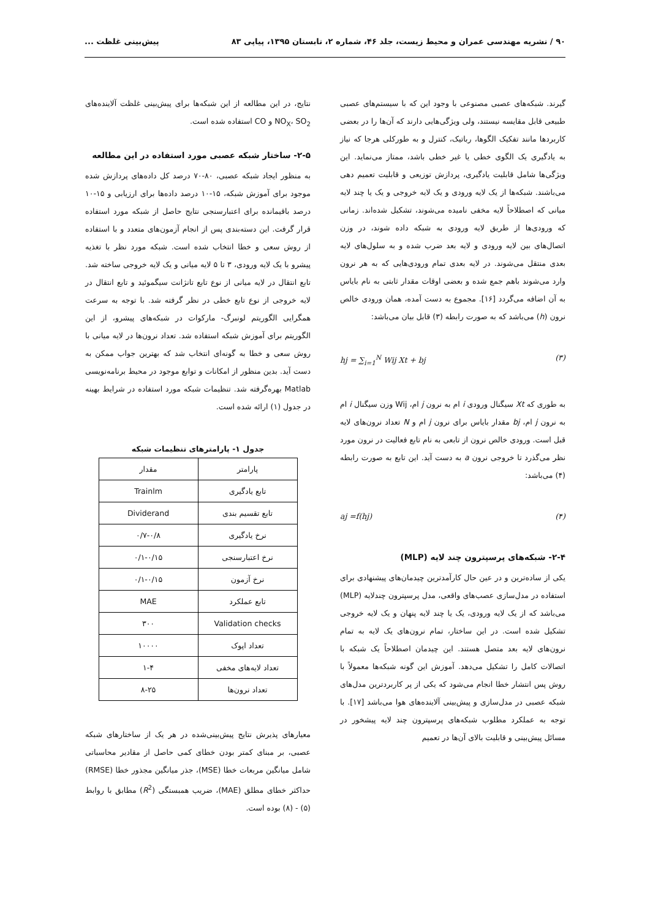۹۰ / نشریه مهندسی عمران و محیط زیست، جلد ۴۶، شماره ۲، تابستان ۱۳۹۵، پیاپی ۸۳ پیش‌بینی غلظت ...
گیرند. شبکه‌های عصبی مصنوعی با وجود این که با سیستم‌های عصبی طبیعی قابل مقایسه نیستند، ولی ویژگی‌هایی دارند که آن‌ها را در بعضی کاربردها مانند تفکیک الگوها، رباتیک، کنترل و به طورکلی هرجا که نیاز به یادگیری یک الگوی خطی یا غیر خطی باشد، ممتاز می‌نماید. این ویژگی‌ها شامل قابلیت یادگیری، پردازش توزیعی و قابلیت تعمیم دهی می‌باشند. شبکه‌ها از یک لایه ورودی و یک لایه خروجی و یک یا چند لایه میانی که اصطلاحاً لایه مخفی نامیده می‌شوند، تشکیل شده‌اند. زمانی که ورودی‌ها از طریق لایه ورودی به شبکه داده شوند، در وزن اتصال‌های بین لایه ورودی و لایه بعد ضرب شده و به سلول‌های لایه بعدی منتقل می‌شوند. در لایه بعدی تمام ورودی‌هایی که به هر نرون وارد می‌شوند باهم جمع شده و بعضی اوقات مقدار ثابتی به نام بایاس به آن اضافه می‌گردد [۱۶]. مجموع به دست آمده، همان ورودی خالص نرون (h) می‌باشد که به صورت رابطه (۳) قابل بیان می‌باشد:
hj = ∑<sub>i=1</sub><sup>N</sup> Wij Xt + bj (۳)
به طوری که Xt سیگنال ورودی i ام به نرون j ام، Wij وزن سیگنال i ام به نرون j ام، bj مقدار بایاس برای نرون j ام و N تعداد نرون‌های لایه قبل است. ورودی خالص نرون از تابعی به نام تابع فعالیت در نرون مورد نظر می‌گذرد تا خروجی نرون a به دست آید. این تابع به صورت رابطه (۴) می‌باشد:
aj =f(hj) (۴)
۲-۴- شبکه‌های پرسپترون چند لایه (MLP)
یکی از ساده‌ترین و در عین حال کارآمدترین چیدمان‌های پیشنهادی برای استفاده در مدل‌سازی عصب‌های واقعی، مدل پرسپترون چندلایه (MLP) می‌باشد که از یک لایه ورودی، یک یا چند لایه پنهان و یک لایه خروجی تشکیل شده است. در این ساختار، تمام نرون‌های یک لایه به تمام نرون‌های لایه بعد متصل هستند. این چیدمان اصطلاحاً یک شبکه با اتصالات کامل را تشکیل می‌دهد. آموزش این گونه شبکه‌ها معمولاً با روش پس انتشار خطا انجام می‌شود که یکی از پر کاربردترین مدل‌های شبکه عصبی در مدل‌سازی و پیش‌بینی آلاینده‌های هوا می‌باشد [۱۷]. با توجه به عملکرد مطلوب شبکه‌های پرسپترون چند لایه پیشخور در مسائل پیش‌بینی و قابلیت بالای آن‌ها در تعمیم
نتایج، در این مطالعه از این شبکه‌ها برای پیش‌بینی غلظت آلاینده‌های NO<sub>X</sub>، SO<sub>2</sub> و CO استفاده شده است.
۲-۵- ساختار شبکه عصبی مورد استفاده در این مطالعه
به منظور ایجاد شبکه عصبی، ۸۰-۷۰ درصد کل داده‌های پردازش شده موجود برای آموزش شبکه، ۱۵-۱۰ درصد داده‌ها برای ارزیابی و ۱۵-۱۰ درصد باقیمانده برای اعتبارسنجی نتایج حاصل از شبکه مورد استفاده قرار گرفت. این دسته‌بندی پس از انجام آزمون‌های متعدد و با استفاده از روش سعی و خطا انتخاب شده است. شبکه مورد نظر با تغذیه پیشرو با یک لایه ورودی، ۳ تا ۵ لایه میانی و یک لایه خروجی ساخته شد. تابع انتقال در لایه میانی از نوع تابع تانژانت سیگموئید و تابع انتقال در لایه خروجی از نوع تابع خطی در نظر گرفته شد. با توجه به سرعت همگرایی الگوریتم لونبرگ- مارکوات در شبکه‌های پیشرو، از این الگوریتم برای آموزش شبکه استفاده شد. تعداد نرون‌ها در لایه میانی با روش سعی و خطا به گونه‌ای انتخاب شد که بهترین جواب ممکن به دست آید. بدین منظور از امکانات و توابع موجود در محیط برنامه‌نویسی Matlab بهره‌گرفته شد. تنظیمات شبکه مورد استفاده در شرایط بهینه در جدول (۱) ارائه شده است.
جدول ۱- پارامترهای تنظیمات شبکه
| پارامتر | مقدار |
| --- | --- |
| تابع یادگیری | Trainlm |
| تابع تقسیم بندی | Dividerand |
| نرخ یادگیری | ۰/۷-۰/۸ |
| نرخ اعتبارسنجی | ۰/۱-۰/۱۵ |
| نرخ آزمون | ۰/۱-۰/۱۵ |
| تابع عملکرد | MAE |
| Validation checks | ۳۰۰ |
| تعداد اپوک | ۱۰۰۰۰ |
| تعداد لایه‌های مخفی | ۱-۴ |
| تعداد نرون‌ها | ۸-۲۵ |
معیارهای پذیرش نتایج پیش‌بینی‌شده در هر یک از ساختارهای شبکه عصبی، بر مبنای کمتر بودن خطای کمی حاصل از مقادیر محاسباتی شامل میانگین مربعات خطا (MSE)، جذر میانگین مجذور خطا (RMSE) حداکثر خطای مطلق (MAE)، ضریب همبستگی (R<sup>2</sup>) مطابق با روابط (۵) - (۸) بوده است.